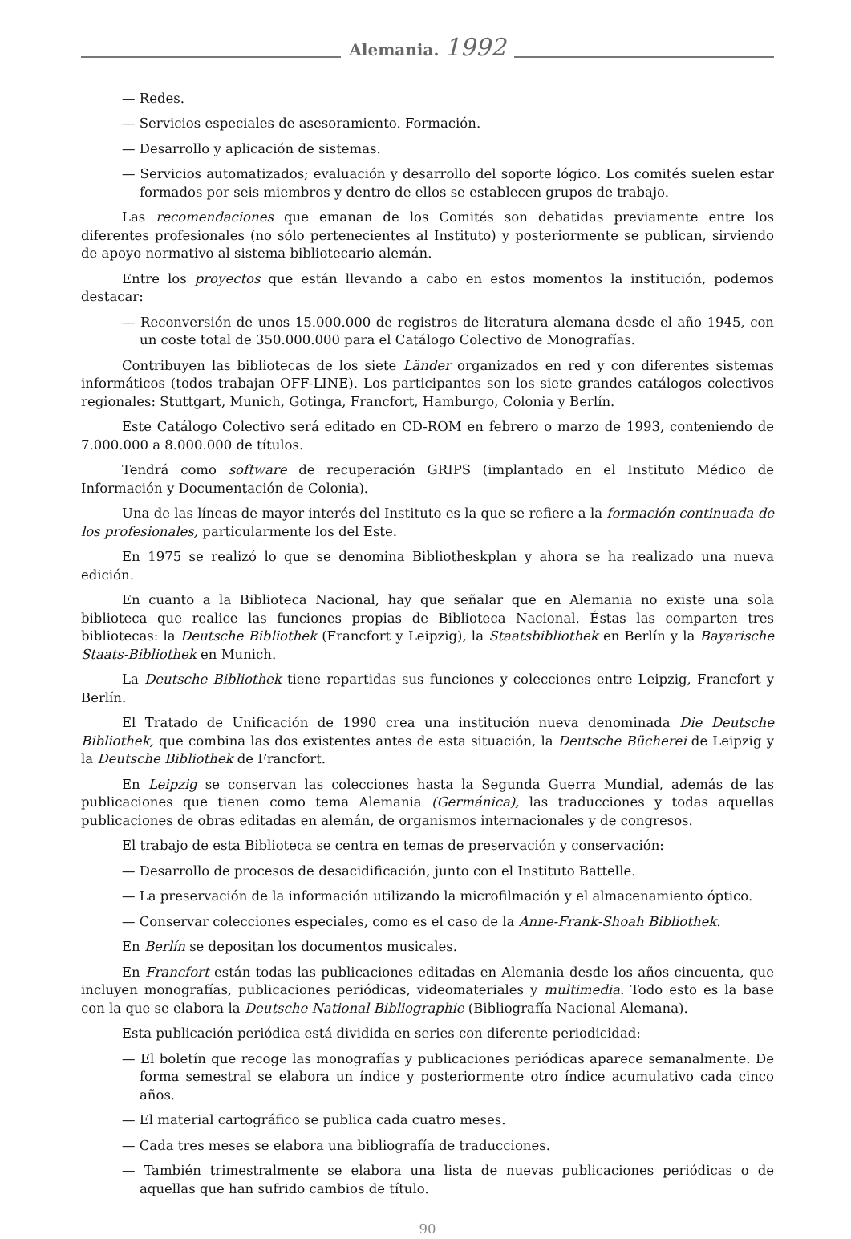Alemania. 1992
— Redes.
— Servicios especiales de asesoramiento. Formación.
— Desarrollo y aplicación de sistemas.
— Servicios automatizados; evaluación y desarrollo del soporte lógico. Los comités suelen estar formados por seis miembros y dentro de ellos se establecen grupos de trabajo.
Las recomendaciones que emanan de los Comités son debatidas previamente entre los diferentes profesionales (no sólo pertenecientes al Instituto) y posteriormente se publican, sirviendo de apoyo normativo al sistema bibliotecario alemán.
Entre los proyectos que están llevando a cabo en estos momentos la institución, podemos destacar:
— Reconversión de unos 15.000.000 de registros de literatura alemana desde el año 1945, con un coste total de 350.000.000 para el Catálogo Colectivo de Monografías.
Contribuyen las bibliotecas de los siete Länder organizados en red y con diferentes sistemas informáticos (todos trabajan OFF-LINE). Los participantes son los siete grandes catálogos colectivos regionales: Stuttgart, Munich, Gotinga, Francfort, Hamburgo, Colonia y Berlín.
Este Catálogo Colectivo será editado en CD-ROM en febrero o marzo de 1993, conteniendo de 7.000.000 a 8.000.000 de títulos.
Tendrá como software de recuperación GRIPS (implantado en el Instituto Médico de Información y Documentación de Colonia).
Una de las líneas de mayor interés del Instituto es la que se refiere a la formación continuada de los profesionales, particularmente los del Este.
En 1975 se realizó lo que se denomina Bibliotheskplan y ahora se ha realizado una nueva edición.
En cuanto a la Biblioteca Nacional, hay que señalar que en Alemania no existe una sola biblioteca que realice las funciones propias de Biblioteca Nacional. Éstas las comparten tres bibliotecas: la Deutsche Bibliothek (Francfort y Leipzig), la Staatsbibliothek en Berlín y la Bayarische Staats-Bibliothek en Munich.
La Deutsche Bibliothek tiene repartidas sus funciones y colecciones entre Leipzig, Francfort y Berlín.
El Tratado de Unificación de 1990 crea una institución nueva denominada Die Deutsche Bibliothek, que combina las dos existentes antes de esta situación, la Deutsche Bücherei de Leipzig y la Deutsche Bibliothek de Francfort.
En Leipzig se conservan las colecciones hasta la Segunda Guerra Mundial, además de las publicaciones que tienen como tema Alemania (Germánica), las traducciones y todas aquellas publicaciones de obras editadas en alemán, de organismos internacionales y de congresos.
El trabajo de esta Biblioteca se centra en temas de preservación y conservación:
— Desarrollo de procesos de desacidificación, junto con el Instituto Battelle.
— La preservación de la información utilizando la microfilmación y el almacenamiento óptico.
— Conservar colecciones especiales, como es el caso de la Anne-Frank-Shoah Bibliothek.
En Berlín se depositan los documentos musicales.
En Francfort están todas las publicaciones editadas en Alemania desde los años cincuenta, que incluyen monografías, publicaciones periódicas, videomateriales y multimedia. Todo esto es la base con la que se elabora la Deutsche National Bibliographie (Bibliografía Nacional Alemana).
Esta publicación periódica está dividida en series con diferente periodicidad:
— El boletín que recoge las monografías y publicaciones periódicas aparece semanalmente. De forma semestral se elabora un índice y posteriormente otro índice acumulativo cada cinco años.
— El material cartográfico se publica cada cuatro meses.
— Cada tres meses se elabora una bibliografía de traducciones.
— También trimestralmente se elabora una lista de nuevas publicaciones periódicas o de aquellas que han sufrido cambios de título.
90